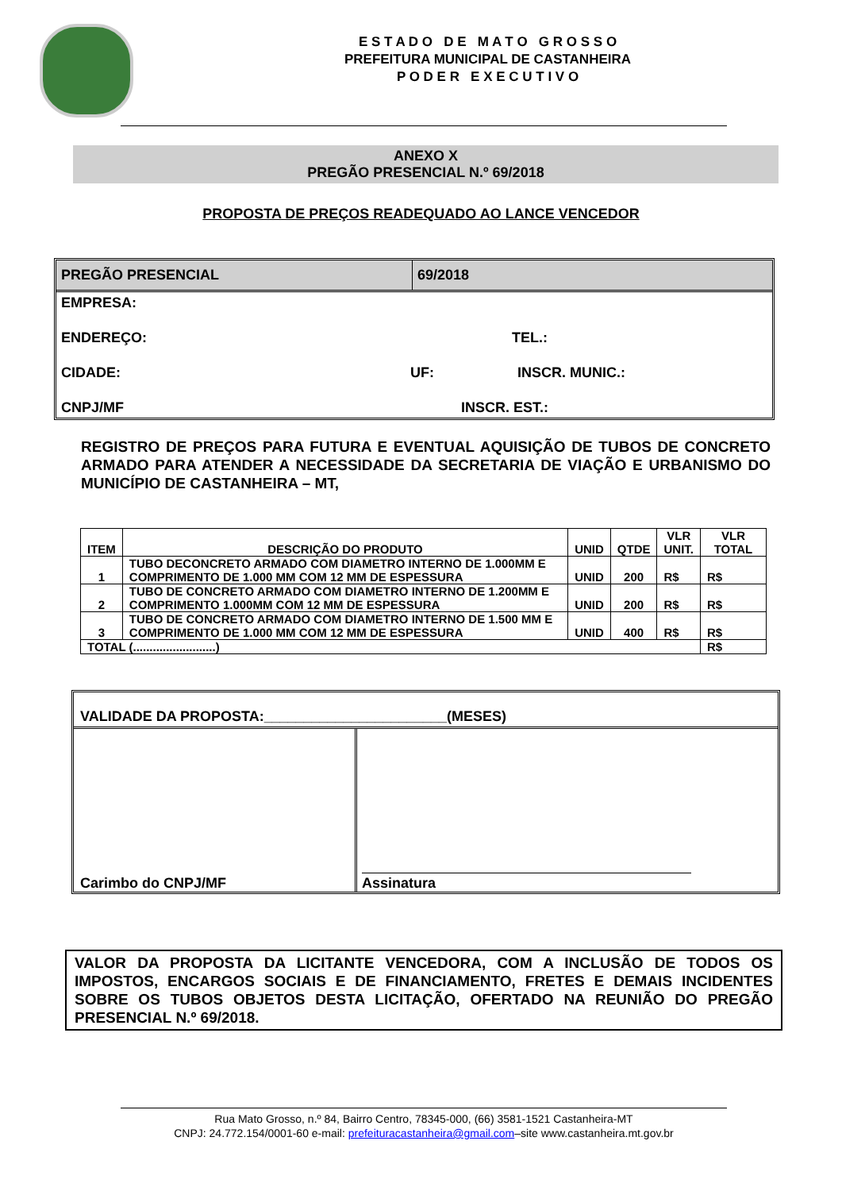E S T A D O D E M A T O G R O S S O
PREFEITURA MUNICIPAL DE CASTANHEIRA
P O D E R E X E C U T I V O
ANEXO X
PREGÃO PRESENCIAL N.º 69/2018
PROPOSTA DE PREÇOS READEQUADO AO LANCE VENCEDOR
PREGÃO PRESENCIAL 69/2018
EMPRESA:
ENDEREÇO: TEL.:
CIDADE: UF: INSCR. MUNIC.:
CNPJ/MF INSCR. EST.:
REGISTRO DE PREÇOS PARA FUTURA E EVENTUAL AQUISIÇÃO DE TUBOS DE CONCRETO ARMADO PARA ATENDER A NECESSIDADE DA SECRETARIA DE VIAÇÃO E URBANISMO DO MUNICÍPIO DE CASTANHEIRA – MT,
| ITEM | DESCRIÇÃO DO PRODUTO | UNID | QTDE | VLR UNIT. | VLR TOTAL |
| --- | --- | --- | --- | --- | --- |
| 1 | TUBO DECONCRETO ARMADO COM DIAMETRO INTERNO DE 1.000MM E COMPRIMENTO DE 1.000 MM COM 12 MM DE ESPESSURA | UNID | 200 | R$ | R$ |
| 2 | TUBO DE CONCRETO ARMADO COM DIAMETRO INTERNO DE 1.200MM E COMPRIMENTO 1.000MM COM 12 MM DE ESPESSURA | UNID | 200 | R$ | R$ |
| 3 | TUBO DE CONCRETO ARMADO COM DIAMETRO INTERNO DE 1.500 MM E COMPRIMENTO DE 1.000 MM COM 12 MM DE ESPESSURA | UNID | 400 | R$ | R$ |
| TOTAL (.........................) | | | | | R$ |
VALIDADE DA PROPOSTA:_______________________(MESES)
Carimbo do CNPJ/MF Assinatura
VALOR DA PROPOSTA DA LICITANTE VENCEDORA, COM A INCLUSÃO DE TODOS OS IMPOSTOS, ENCARGOS SOCIAIS E DE FINANCIAMENTO, FRETES E DEMAIS INCIDENTES SOBRE OS TUBOS OBJETOS DESTA LICITAÇÃO, OFERTADO NA REUNIÃO DO PREGÃO PRESENCIAL N.º 69/2018.
Rua Mato Grosso, n.º 84, Bairro Centro, 78345-000, (66) 3581-1521 Castanheira-MT
CNPJ: 24.772.154/0001-60 e-mail: prefeituracastanheira@gmail.com–site www.castanheira.mt.gov.br